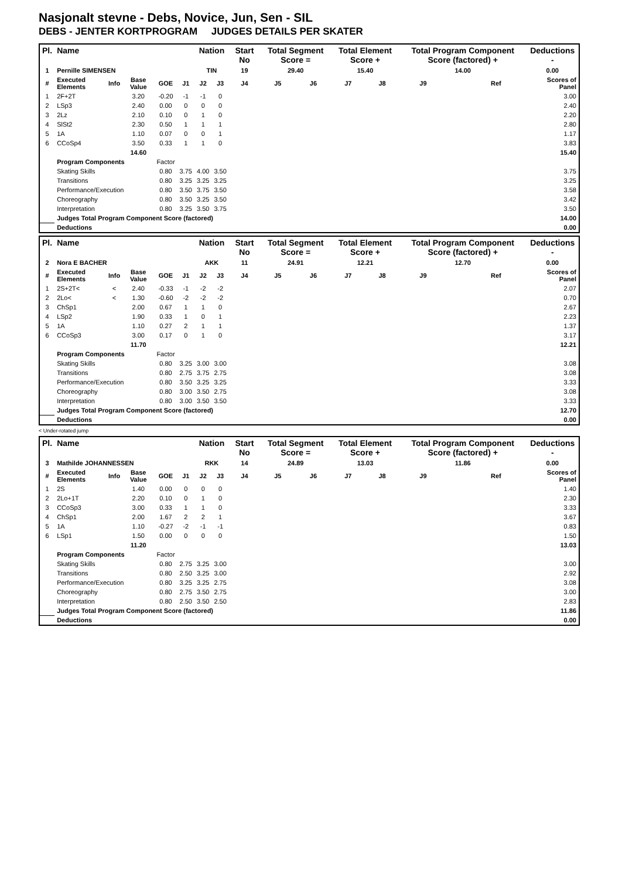Nasjonalt stevne - Debs, Novice, Jun, Sen - SIL
DEBS - JENTER KORTPROGRAM JUDGES DETAILS PER SKATER
| Pl. | Name | | | | | Nation | | Start No | Total Segment Score = | | Total Element Score + | | Total Program Component Score (factored) + | | | Deductions - |
| --- | --- | --- | --- | --- | --- | --- | --- | --- | --- | --- | --- | --- | --- | --- | --- | --- |
| 1 | Pernille SIMENSEN | | | | | TIN | | 19 | 29.40 | | 15.40 | | 14.00 | | | 0.00 |
| # | Executed Elements | Info | Base Value | GOE | J1 | J2 | J3 | J4 | J5 | J6 | J7 | J8 | J9 | | Ref | Scores of Panel |
| 1 | 2F+2T | | 3.20 | -0.20 | -1 | -1 | 0 | | | | | | | | | 3.00 |
| 2 | LSp3 | | 2.40 | 0.00 | 0 | 0 | 0 | | | | | | | | | 2.40 |
| 3 | 2Lz | | 2.10 | 0.10 | 0 | 1 | 0 | | | | | | | | | 2.20 |
| 4 | SlSt2 | | 2.30 | 0.50 | 1 | 1 | 1 | | | | | | | | | 2.80 |
| 5 | 1A | | 1.10 | 0.07 | 0 | 0 | 1 | | | | | | | | | 1.17 |
| 6 | CCoSp4 | | 3.50 | 0.33 | 1 | 1 | 0 | | | | | | | | | 3.83 |
| | | | 14.60 | | | | | | | | | | | | | 15.40 |
| | Program Components | | | Factor | | | | | | | | | | | | |
| | Skating Skills | | | 0.80 | 3.75 | 4.00 | 3.50 | | | | | | | | | 3.75 |
| | Transitions | | | 0.80 | 3.25 | 3.25 | 3.25 | | | | | | | | | 3.25 |
| | Performance/Execution | | | 0.80 | 3.50 | 3.75 | 3.50 | | | | | | | | | 3.58 |
| | Choreography | | | 0.80 | 3.50 | 3.25 | 3.50 | | | | | | | | | 3.42 |
| | Interpretation | | | 0.80 | 3.25 | 3.50 | 3.75 | | | | | | | | | 3.50 |
| | Judges Total Program Component Score (factored) | | | | | | | | | | | | | | | 14.00 |
| | Deductions | | | | | | | | | | | | | | | 0.00 |
| Pl. | Name | | | | | Nation | | Start No | Total Segment Score = | | Total Element Score + | | Total Program Component Score (factored) + | | | Deductions - |
| --- | --- | --- | --- | --- | --- | --- | --- | --- | --- | --- | --- | --- | --- | --- | --- | --- |
| 2 | Nora E BACHER | | | | | AKK | | 11 | 24.91 | | 12.21 | | 12.70 | | | 0.00 |
| # | Executed Elements | Info | Base Value | GOE | J1 | J2 | J3 | J4 | J5 | J6 | J7 | J8 | J9 | | Ref | Scores of Panel |
| 1 | 2S+2T< | < | 2.40 | -0.33 | -1 | -2 | -2 | | | | | | | | | 2.07 |
| 2 | 2Lo< | < | 1.30 | -0.60 | -2 | -2 | -2 | | | | | | | | | 0.70 |
| 3 | ChSp1 | | 2.00 | 0.67 | 1 | 1 | 0 | | | | | | | | | 2.67 |
| 4 | LSp2 | | 1.90 | 0.33 | 1 | 0 | 1 | | | | | | | | | 2.23 |
| 5 | 1A | | 1.10 | 0.27 | 2 | 1 | 1 | | | | | | | | | 1.37 |
| 6 | CCoSp3 | | 3.00 | 0.17 | 0 | 1 | 0 | | | | | | | | | 3.17 |
| | | | 11.70 | | | | | | | | | | | | | 12.21 |
| | Program Components | | | Factor | | | | | | | | | | | | |
| | Skating Skills | | | 0.80 | 3.25 | 3.00 | 3.00 | | | | | | | | | 3.08 |
| | Transitions | | | 0.80 | 2.75 | 3.75 | 2.75 | | | | | | | | | 3.08 |
| | Performance/Execution | | | 0.80 | 3.50 | 3.25 | 3.25 | | | | | | | | | 3.33 |
| | Choreography | | | 0.80 | 3.00 | 3.50 | 2.75 | | | | | | | | | 3.08 |
| | Interpretation | | | 0.80 | 3.00 | 3.50 | 3.50 | | | | | | | | | 3.33 |
| | Judges Total Program Component Score (factored) | | | | | | | | | | | | | | | 12.70 |
| | Deductions | | | | | | | | | | | | | | | 0.00 |
< Under-rotated jump
| Pl. | Name | | | | | Nation | | Start No | Total Segment Score = | | Total Element Score + | | Total Program Component Score (factored) + | | | Deductions - |
| --- | --- | --- | --- | --- | --- | --- | --- | --- | --- | --- | --- | --- | --- | --- | --- | --- |
| 3 | Mathilde JOHANNESSEN | | | | | RKK | | 14 | 24.89 | | 13.03 | | 11.86 | | | 0.00 |
| # | Executed Elements | Info | Base Value | GOE | J1 | J2 | J3 | J4 | J5 | J6 | J7 | J8 | J9 | | Ref | Scores of Panel |
| 1 | 2S | | 1.40 | 0.00 | 0 | 0 | 0 | | | | | | | | | 1.40 |
| 2 | 2Lo+1T | | 2.20 | 0.10 | 0 | 1 | 0 | | | | | | | | | 2.30 |
| 3 | CCoSp3 | | 3.00 | 0.33 | 1 | 1 | 0 | | | | | | | | | 3.33 |
| 4 | ChSp1 | | 2.00 | 1.67 | 2 | 2 | 1 | | | | | | | | | 3.67 |
| 5 | 1A | | 1.10 | -0.27 | -2 | -1 | -1 | | | | | | | | | 0.83 |
| 6 | LSp1 | | 1.50 | 0.00 | 0 | 0 | 0 | | | | | | | | | 1.50 |
| | | | 11.20 | | | | | | | | | | | | | 13.03 |
| | Program Components | | | Factor | | | | | | | | | | | | |
| | Skating Skills | | | 0.80 | 2.75 | 3.25 | 3.00 | | | | | | | | | 3.00 |
| | Transitions | | | 0.80 | 2.50 | 3.25 | 3.00 | | | | | | | | | 2.92 |
| | Performance/Execution | | | 0.80 | 3.25 | 3.25 | 2.75 | | | | | | | | | 3.08 |
| | Choreography | | | 0.80 | 2.75 | 3.50 | 2.75 | | | | | | | | | 3.00 |
| | Interpretation | | | 0.80 | 2.50 | 3.50 | 2.50 | | | | | | | | | 2.83 |
| | Judges Total Program Component Score (factored) | | | | | | | | | | | | | | | 11.86 |
| | Deductions | | | | | | | | | | | | | | | 0.00 |